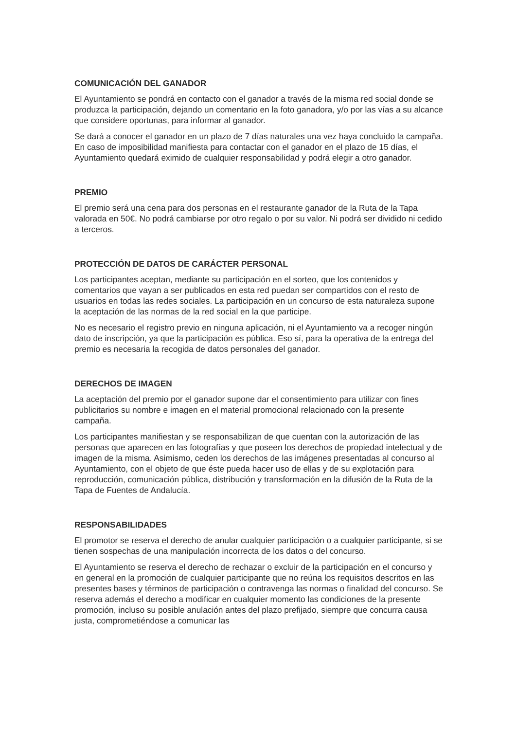COMUNICACIÓN DEL GANADOR
El Ayuntamiento se pondrá en contacto con el ganador a través de la misma red social donde se produzca la participación, dejando un comentario en la foto ganadora, y/o por las vías a su alcance que considere oportunas, para informar al ganador.
Se dará a conocer el ganador en un plazo de 7 días naturales una vez haya concluido la campaña. En caso de imposibilidad manifiesta para contactar con el ganador en el plazo de 15 días, el Ayuntamiento quedará eximido de cualquier responsabilidad y podrá elegir a otro ganador.
PREMIO
El premio será una cena para dos personas en el restaurante ganador de la Ruta de la Tapa valorada en 50€. No podrá cambiarse por otro regalo o por su valor. Ni podrá ser dividido ni cedido a terceros.
PROTECCIÓN DE DATOS DE CARÁCTER PERSONAL
Los participantes aceptan, mediante su participación en el sorteo, que los contenidos y comentarios que vayan a ser publicados en esta red puedan ser compartidos con el resto de usuarios en todas las redes sociales. La participación en un concurso de esta naturaleza supone la aceptación de las normas de la red social en la que participe.
No es necesario el registro previo en ninguna aplicación, ni el Ayuntamiento va a recoger ningún dato de inscripción, ya que la participación es pública. Eso sí, para la operativa de la entrega del premio es necesaria la recogida de datos personales del ganador.
DERECHOS DE IMAGEN
La aceptación del premio por el ganador supone dar el consentimiento para utilizar con fines publicitarios su nombre e imagen en el material promocional relacionado con la presente campaña.
Los participantes manifiestan y se responsabilizan de que cuentan con la autorización de las personas que aparecen en las fotografías y que poseen los derechos de propiedad intelectual y de imagen de la misma. Asimismo, ceden los derechos de las imágenes presentadas al concurso al Ayuntamiento, con el objeto de que éste pueda hacer uso de ellas y de su explotación para reproducción, comunicación pública, distribución y transformación en la difusión de la Ruta de la Tapa de Fuentes de Andalucía.
RESPONSABILIDADES
El promotor se reserva el derecho de anular cualquier participación o a cualquier participante, si se tienen sospechas de una manipulación incorrecta de los datos o del concurso.
El Ayuntamiento se reserva el derecho de rechazar o excluir de la participación en el concurso y en general en la promoción de cualquier participante que no reúna los requisitos descritos en las presentes bases y términos de participación o contravenga las normas o finalidad del concurso. Se reserva además el derecho a modificar en cualquier momento las condiciones de la presente promoción, incluso su posible anulación antes del plazo prefijado, siempre que concurra causa justa, comprometiéndose a comunicar las